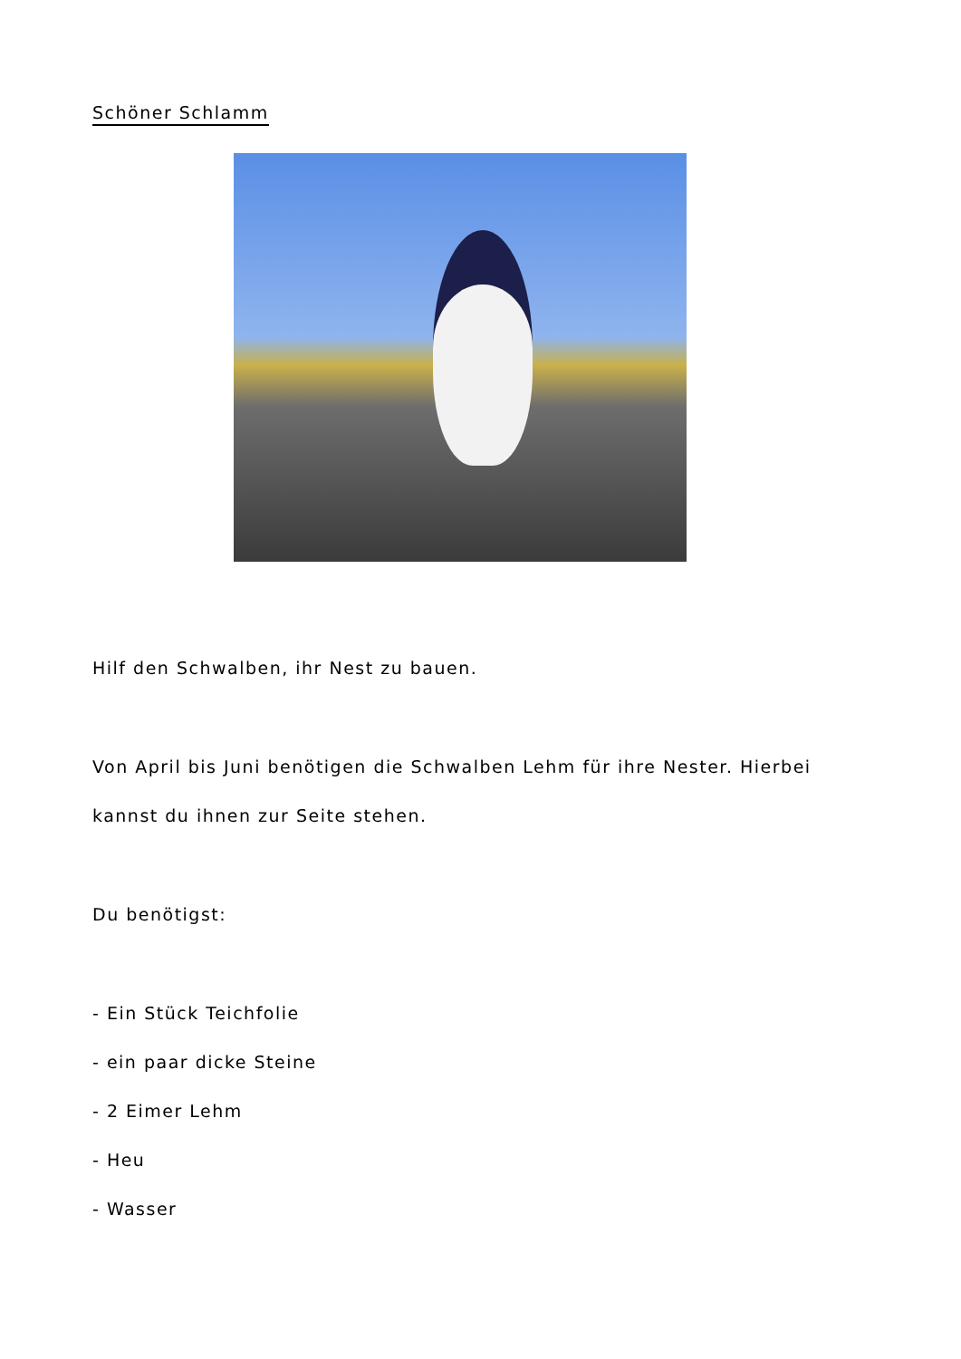Schöner Schlamm
Hilf den Schwalben, ihr Nest zu bauen.
Von April bis Juni benötigen die Schwalben Lehm für ihre Nester. Hierbei kannst du ihnen zur Seite stehen.
Du benötigst:
- Ein Stück Teichfolie
- ein paar dicke Steine
- 2 Eimer Lehm
- Heu
- Wasser